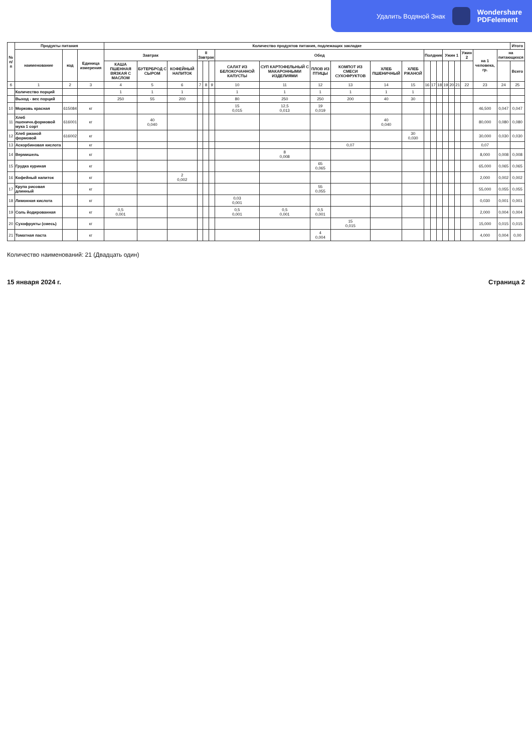Удалить Водяной Знак
Wondershare
PDFelement
| № п/п | Продукты питания | | | Количество продуктов питания, подлежащих закладке | | | | | | | | | | | | | | | | | | | | | Итого |
| --- | --- | --- | --- | --- | --- | --- | --- | --- | --- | --- | --- | --- | --- | --- | --- | --- | --- | --- | --- | --- | --- | --- | --- | --- | --- |
| | наименование | код | Единица измерения | Завтрак | | | II Завтрак | | | Обед | | | | | | Полдник | | | Ужин 1 | | | Ужин 2 | на 1 человека, гр. | на питающихся | |
| | | | | КАША ПШЕННАЯ ВЯЗКАЯ С МАСЛОМ | БУТЕРБРОД С СЫРОМ | КОФЕЙНЫЙ НАПИТОК | | | | САЛАТ ИЗ БЕЛОКОЧАННОЙ КАПУСТЫ | СУП КАРТОФЕЛЬНЫЙ С МАКАРОННЫМИ ИЗДЕЛИЯМИ | ПЛОВ ИЗ ПТИЦЫ | КОМПОТ ИЗ СМЕСИ СУХОФРУКТОВ | ХЛЕБ ПШЕНИЧНЫЙ | ХЛЕБ РЖАНОЙ | | | | | | | | | | Всего |
| б | 1 | 2 | 3 | 4 | 5 | 6 | 7 | 8 | 9 | 10 | 11 | 12 | 13 | 14 | 15 | 16 | 17 | 18 | 19 | 20 | 21 | 22 | 23 | 24 | 25 |
| | Количество порций | | | 1 | 1 | 1 | | | | 1 | 1 | 1 | 1 | 1 | 1 | | | | | | | | | | |
| | Выход - вес порций | | | 250 | 55 | 200 | | | | 80 | 250 | 250 | 200 | 40 | 30 | | | | | | | | | | |
| 10 | Морковь красная | 615084 | кг | | | | | | | 15 0,015 | 12,5 0,013 | 19 0,019 | | | | | | | | | | | 46,500 | 0,047 | 0,047 |
| 11 | Хлеб пшеничн.формовой мука 1 сорт | 616001 | кг | | 40 0,040 | | | | | | | | | 40 0,040 | | | | | | | | | 80,000 | 0,080 | 0,080 |
| 12 | Хлеб ржаной формовой | 616002 | кг | | | | | | | | | | | | 30 0,030 | | | | | | | | 30,000 | 0,030 | 0,030 |
| 13 | Аскорбиновая кислота | | кг | | | | | | | | | | 0,07 | | | | | | | | | | 0,07 | | |
| 14 | Вермишель | | кг | | | | | | | | 8 0,008 | | | | | | | | | | | | 8,000 | 0,008 | 0,008 |
| 15 | Грудка куриная | | кг | | | | | | | | | 65 0,065 | | | | | | | | | | | 65,000 | 0,065 | 0,065 |
| 16 | Кофейный напиток | | кг | | | 2 0,002 | | | | | | | | | | | | | | | | | 2,000 | 0,002 | 0,002 |
| 17 | Крупа рисовая длинный | | кг | | | | | | | | | 55 0,055 | | | | | | | | | | | 55,000 | 0,055 | 0,055 |
| 18 | Лимонная кислота | | кг | | | | | | | 0,03 0,001 | | | | | | | | | | | | | 0,030 | 0,001 | 0,001 |
| 19 | Соль йодированная | | кг | 0,5 0,001 | | | | | | 0,5 0,001 | 0,5 0,001 | 0,5 0,001 | | | | | | | | | | | 2,000 | 0,004 | 0,004 |
| 20 | Сухофрукты (смесь) | | кг | | | | | | | | | | 15 0,015 | | | | | | | | | | 15,000 | 0,015 | 0,015 |
| 21 | Томатная паста | | кг | | | | | | | | | 4 0,004 | | | | | | | | | | | 4,000 | 0,004 | 0,00 |
Количество наименований: 21 (Двадцать один)
15 января 2024 г. Страница 2